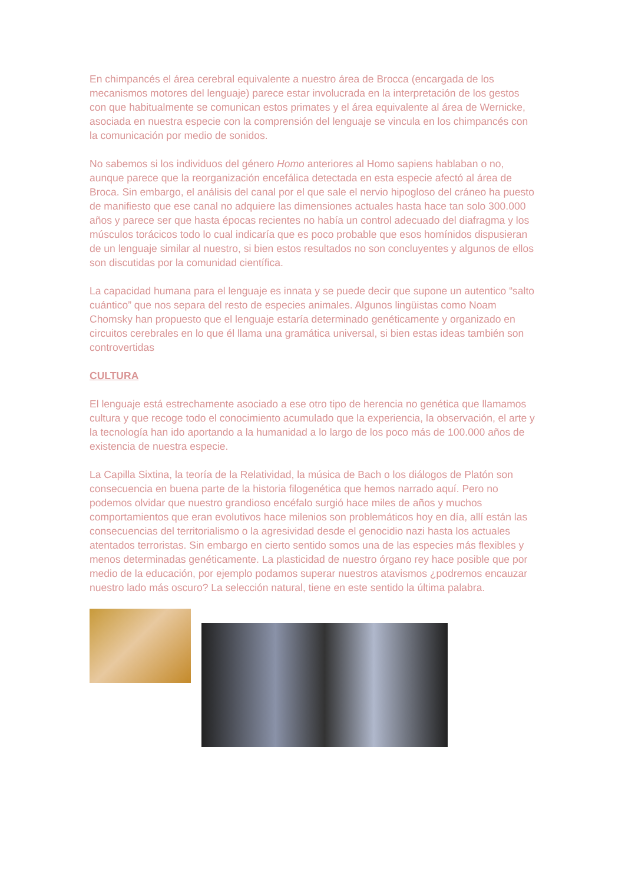En chimpancés el área cerebral equivalente a nuestro área de Brocca (encargada de los mecanismos motores del lenguaje) parece estar involucrada en la interpretación de los gestos con que habitualmente se comunican estos primates y el área equivalente al área de Wernicke, asociada en nuestra especie con la comprensión del lenguaje se vincula en los chimpancés con la comunicación por medio de sonidos.
No sabemos si los individuos del género Homo anteriores al Homo sapiens hablaban o no, aunque parece que la reorganización encefálica detectada en esta especie afectó al área de Broca. Sin embargo, el análisis del canal por el que sale el nervio hipogloso del cráneo ha puesto de manifiesto que ese canal no adquiere las dimensiones actuales hasta hace tan solo 300.000 años y parece ser que hasta épocas recientes no había un control adecuado del diafragma y los músculos torácicos todo lo cual indicaría que es poco probable que esos homínidos dispusieran de un lenguaje similar al nuestro, si bien estos resultados no son concluyentes y algunos de ellos son discutidas por la comunidad científica.
La capacidad humana para el lenguaje es innata y se puede decir que supone un autentico “salto cuántico” que nos separa del resto de especies animales. Algunos lingüistas como Noam Chomsky han propuesto que el lenguaje estaría determinado genéticamente y organizado en circuitos cerebrales en lo que él llama una gramática universal, si bien estas ideas también son controvertidas
CULTURA
El lenguaje está estrechamente asociado a ese otro tipo de herencia no genética que llamamos cultura y que recoge todo el conocimiento acumulado que la experiencia, la observación, el arte y la tecnología han ido aportando a la humanidad a lo largo de los poco más de 100.000 años de existencia de nuestra especie.
La Capilla Sixtina, la teoría de la Relatividad, la música de Bach o los diálogos de Platón son consecuencia en buena parte de la historia filogenética que hemos narrado aquí. Pero no podemos olvidar que nuestro grandioso encéfalo surgió hace miles de años y muchos comportamientos que eran evolutivos hace milenios son problemáticos hoy en día, allí están las consecuencias del territorialismo o la agresividad desde el genocidio nazi hasta los actuales atentados terroristas. Sin embargo en cierto sentido somos una de las especies más flexibles y menos determinadas genéticamente. La plasticidad de nuestro órgano rey hace posible que por medio de la educación, por ejemplo podamos superar nuestros atavismos ¿podremos encauzar nuestro lado más oscuro? La selección natural, tiene en este sentido la última palabra.